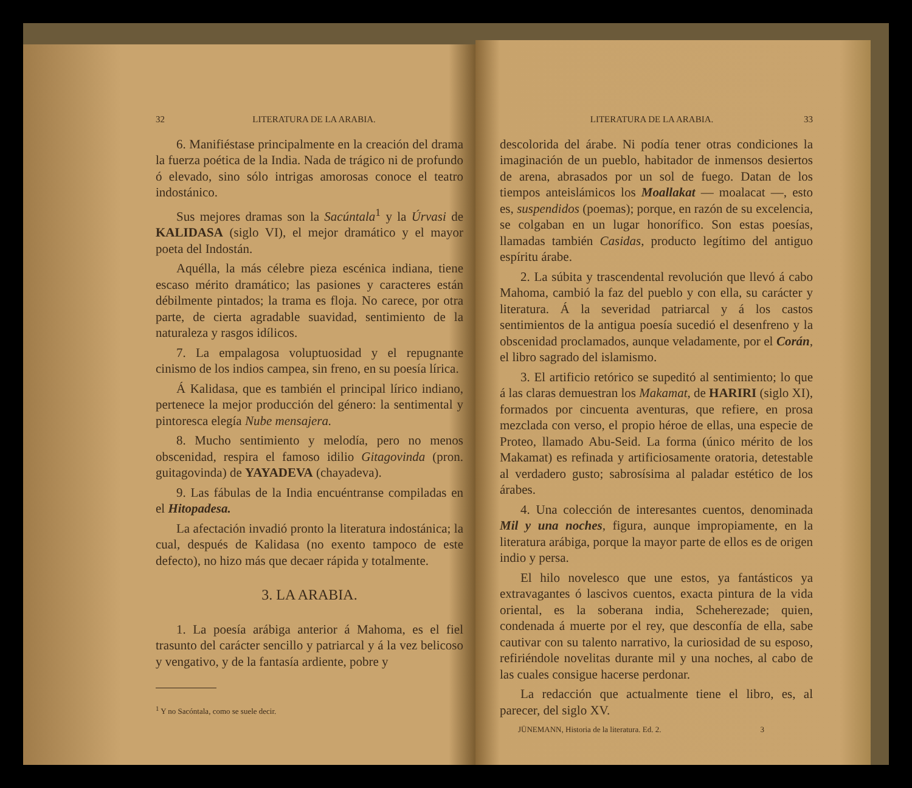32 LITERATURA DE LA ARABIA.
6. Manifiéstase principalmente en la creación del drama la fuerza poética de la India. Nada de trágico ni de profundo ó elevado, sino sólo intrigas amorosas conoce el teatro indostánico.
Sus mejores dramas son la Sacúntala<sup>1</sup> y la Úrvasi de KALIDASA (siglo VI), el mejor dramático y el mayor poeta del Indostán.
Aquélla, la más célebre pieza escénica indiana, tiene escaso mérito dramático; las pasiones y caracteres están débilmente pintados; la trama es floja. No carece, por otra parte, de cierta agradable suavidad, sentimiento de la naturaleza y rasgos idílicos.
7. La empalagosa voluptuosidad y el repugnante cinismo de los indios campea, sin freno, en su poesía lírica.
Á Kalidasa, que es también el principal lírico indiano, pertenece la mejor producción del género: la sentimental y pintoresca elegía Nube mensajera.
8. Mucho sentimiento y melodía, pero no menos obscenidad, respira el famoso idilio Gitagovinda (pron. guitagovinda) de YAYADEVA (chayadeva).
9. Las fábulas de la India encuéntranse compiladas en el Hitopadesa.
La afectación invadió pronto la literatura indostánica; la cual, después de Kalidasa (no exento tampoco de este defecto), no hizo más que decaer rápida y totalmente.
3. LA ARABIA.
1. La poesía arábiga anterior á Mahoma, es el fiel trasunto del carácter sencillo y patriarcal y á la vez belicoso y vengativo, y de la fantasía ardiente, pobre y
<sup>1</sup> Y no Sacóntala, como se suele decir.
LITERATURA DE LA ARABIA. 33
descolorida del árabe. Ni podía tener otras condiciones la imaginación de un pueblo, habitador de inmensos desiertos de arena, abrasados por un sol de fuego. Datan de los tiempos anteislámicos los Moallakat — moalacat —, esto es, suspendidos (poemas); porque, en razón de su excelencia, se colgaban en un lugar honorífico. Son estas poesías, llamadas también Casidas, producto legítimo del antiguo espíritu árabe.
2. La súbita y trascendental revolución que llevó á cabo Mahoma, cambió la faz del pueblo y con ella, su carácter y literatura. Á la severidad patriarcal y á los castos sentimientos de la antigua poesía sucedió el desenfreno y la obscenidad proclamados, aunque veladamente, por el Corán, el libro sagrado del islamismo.
3. El artificio retórico se supeditó al sentimiento; lo que á las claras demuestran los Makamat, de HARIRI (siglo XI), formados por cincuenta aventuras, que refiere, en prosa mezclada con verso, el propio héroe de ellas, una especie de Proteo, llamado Abu-Seid. La forma (único mérito de los Makamat) es refinada y artificiosamente oratoria, detestable al verdadero gusto; sabrosísima al paladar estético de los árabes.
4. Una colección de interesantes cuentos, denominada Mil y una noches, figura, aunque impropiamente, en la literatura arábiga, porque la mayor parte de ellos es de origen indio y persa.
El hilo novelesco que une estos, ya fantásticos ya extravagantes ó lascivos cuentos, exacta pintura de la vida oriental, es la soberana india, Scheherezade; quien, condenada á muerte por el rey, que desconfía de ella, sabe cautivar con su talento narrativo, la curiosidad de su esposo, refiriéndole novelitas durante mil y una noches, al cabo de las cuales consigue hacerse perdonar.
La redacción que actualmente tiene el libro, es, al parecer, del siglo XV.
JÜNEMANN, Historia de la literatura. Ed. 2. 3